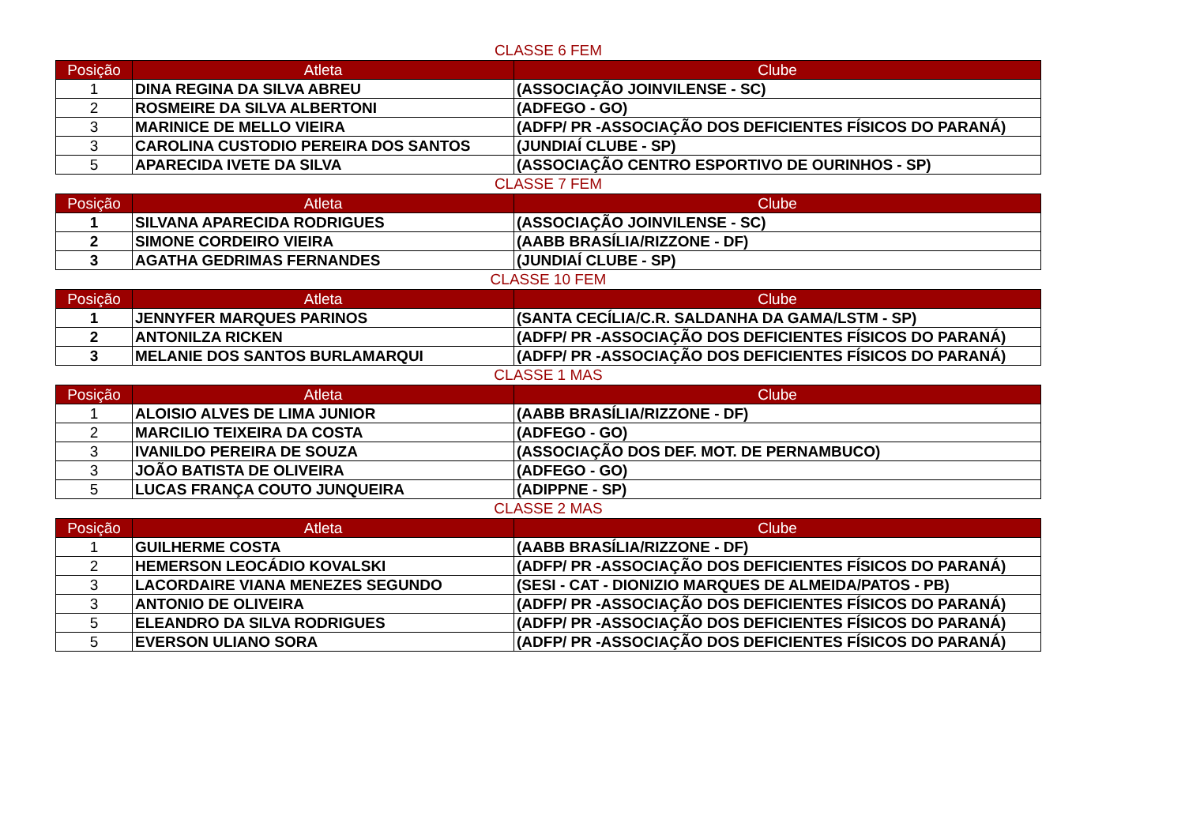CLASSE 6 FEM
| Posição | Atleta | Clube |
| --- | --- | --- |
| 1 | DINA REGINA DA SILVA ABREU | (ASSOCIAÇÃO JOINVILENSE - SC) |
| 2 | ROSMEIRE DA SILVA ALBERTONI | (ADFEGO - GO) |
| 3 | MARINICE DE MELLO VIEIRA | (ADFP/ PR -ASSOCIAÇÃO DOS DEFICIENTES FÍSICOS DO PARANÁ) |
| 3 | CAROLINA CUSTODIO PEREIRA DOS SANTOS | (JUNDIAÍ CLUBE - SP) |
| 5 | APARECIDA IVETE DA SILVA | (ASSOCIAÇÃO CENTRO ESPORTIVO DE OURINHOS - SP) |
CLASSE 7 FEM
| Posição | Atleta | Clube |
| --- | --- | --- |
| 1 | SILVANA APARECIDA RODRIGUES | (ASSOCIAÇÃO JOINVILENSE - SC) |
| 2 | SIMONE CORDEIRO VIEIRA | (AABB BRASÍLIA/RIZZONE - DF) |
| 3 | AGATHA GEDRIMAS FERNANDES | (JUNDIAÍ CLUBE - SP) |
CLASSE 10 FEM
| Posição | Atleta | Clube |
| --- | --- | --- |
| 1 | JENNYFER MARQUES PARINOS | (SANTA CECÍLIA/C.R. SALDANHA DA GAMA/LSTM - SP) |
| 2 | ANTONILZA RICKEN | (ADFP/ PR -ASSOCIAÇÃO DOS DEFICIENTES FÍSICOS DO PARANÁ) |
| 3 | MELANIE DOS SANTOS BURLAMARQUI | (ADFP/ PR -ASSOCIAÇÃO DOS DEFICIENTES FÍSICOS DO PARANÁ) |
CLASSE 1 MAS
| Posição | Atleta | Clube |
| --- | --- | --- |
| 1 | ALOISIO ALVES DE LIMA JUNIOR | (AABB BRASÍLIA/RIZZONE - DF) |
| 2 | MARCILIO TEIXEIRA DA COSTA | (ADFEGO - GO) |
| 3 | IVANILDO PEREIRA DE SOUZA | (ASSOCIAÇÃO DOS DEF. MOT. DE PERNAMBUCO) |
| 3 | JOÃO BATISTA DE OLIVEIRA | (ADFEGO - GO) |
| 5 | LUCAS FRANÇA COUTO JUNQUEIRA | (ADIPPNE - SP) |
CLASSE 2 MAS
| Posição | Atleta | Clube |
| --- | --- | --- |
| 1 | GUILHERME COSTA | (AABB BRASÍLIA/RIZZONE - DF) |
| 2 | HEMERSON LEOCÁDIO KOVALSKI | (ADFP/ PR -ASSOCIAÇÃO DOS DEFICIENTES FÍSICOS DO PARANÁ) |
| 3 | LACORDAIRE VIANA MENEZES SEGUNDO | (SESI - CAT - DIONIZIO MARQUES DE ALMEIDA/PATOS - PB) |
| 3 | ANTONIO DE OLIVEIRA | (ADFP/ PR -ASSOCIAÇÃO DOS DEFICIENTES FÍSICOS DO PARANÁ) |
| 5 | ELEANDRO DA SILVA RODRIGUES | (ADFP/ PR -ASSOCIAÇÃO DOS DEFICIENTES FÍSICOS DO PARANÁ) |
| 5 | EVERSON ULIANO SORA | (ADFP/ PR -ASSOCIAÇÃO DOS DEFICIENTES FÍSICOS DO PARANÁ) |